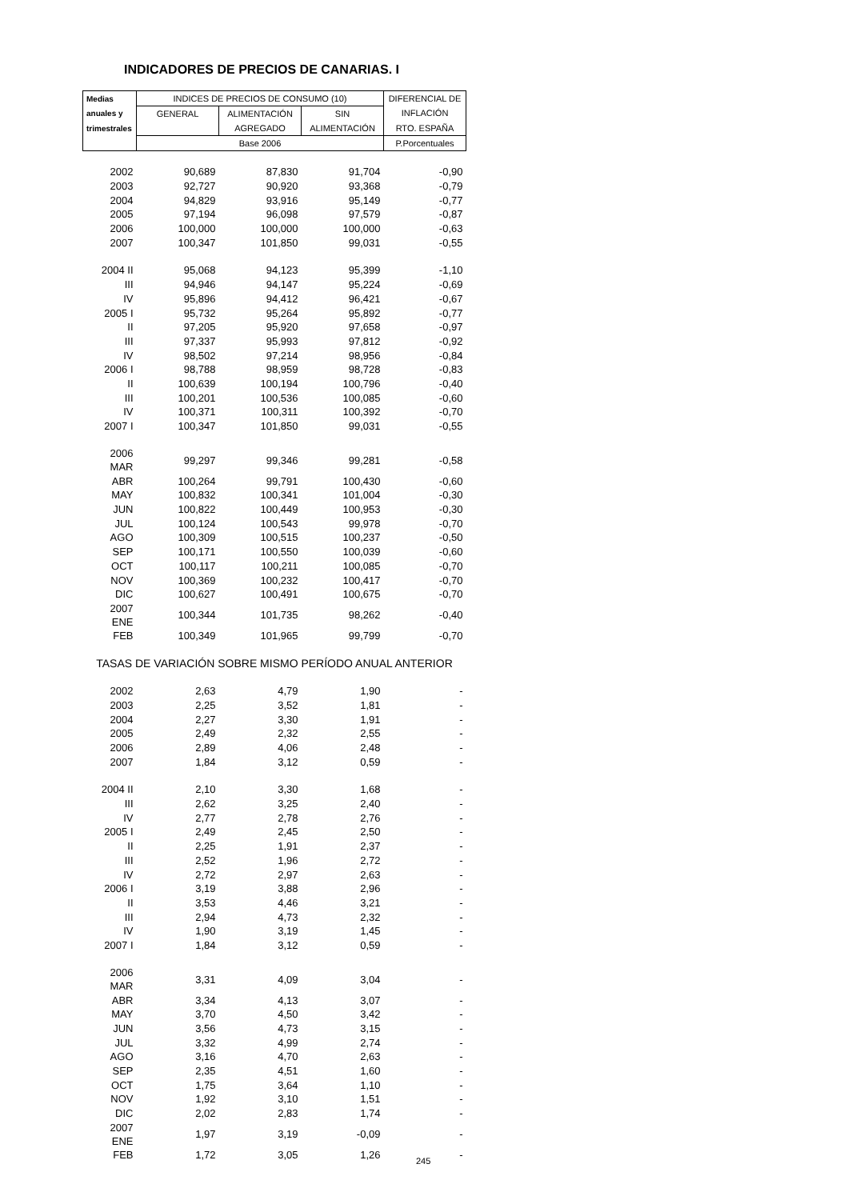INDICADORES DE PRECIOS DE CANARIAS. I
| Medias | INDICES DE PRECIOS DE CONSUMO (10) | | | DIFERENCIAL DE |
| --- | --- | --- | --- | --- |
| anuales y | GENERAL | ALIMENTACIÓN | SIN | INFLACIÓN |
| trimestrales | | AGREGADO | ALIMENTACIÓN | RTO. ESPAÑA |
| | Base 2006 | | | P.Porcentuales |
| 2002 | 90,689 | 87,830 | 91,704 | -0,90 |
| 2003 | 92,727 | 90,920 | 93,368 | -0,79 |
| 2004 | 94,829 | 93,916 | 95,149 | -0,77 |
| 2005 | 97,194 | 96,098 | 97,579 | -0,87 |
| 2006 | 100,000 | 100,000 | 100,000 | -0,63 |
| 2007 | 100,347 | 101,850 | 99,031 | -0,55 |
| 2004 II | 95,068 | 94,123 | 95,399 | -1,10 |
| III | 94,946 | 94,147 | 95,224 | -0,69 |
| IV | 95,896 | 94,412 | 96,421 | -0,67 |
| 2005 I | 95,732 | 95,264 | 95,892 | -0,77 |
| II | 97,205 | 95,920 | 97,658 | -0,97 |
| III | 97,337 | 95,993 | 97,812 | -0,92 |
| IV | 98,502 | 97,214 | 98,956 | -0,84 |
| 2006 I | 98,788 | 98,959 | 98,728 | -0,83 |
| II | 100,639 | 100,194 | 100,796 | -0,40 |
| III | 100,201 | 100,536 | 100,085 | -0,60 |
| IV | 100,371 | 100,311 | 100,392 | -0,70 |
| 2007 I | 100,347 | 101,850 | 99,031 | -0,55 |
| 2006 MAR | 99,297 | 99,346 | 99,281 | -0,58 |
| ABR | 100,264 | 99,791 | 100,430 | -0,60 |
| MAY | 100,832 | 100,341 | 101,004 | -0,30 |
| JUN | 100,822 | 100,449 | 100,953 | -0,30 |
| JUL | 100,124 | 100,543 | 99,978 | -0,70 |
| AGO | 100,309 | 100,515 | 100,237 | -0,50 |
| SEP | 100,171 | 100,550 | 100,039 | -0,60 |
| OCT | 100,117 | 100,211 | 100,085 | -0,70 |
| NOV | 100,369 | 100,232 | 100,417 | -0,70 |
| DIC | 100,627 | 100,491 | 100,675 | -0,70 |
| 2007 ENE | 100,344 | 101,735 | 98,262 | -0,40 |
| FEB | 100,349 | 101,965 | 99,799 | -0,70 |
| TASAS DE VARIACIÓN SOBRE MISMO PERÍODO ANUAL ANTERIOR | | | | |
| 2002 | 2,63 | 4,79 | 1,90 | - |
| 2003 | 2,25 | 3,52 | 1,81 | - |
| 2004 | 2,27 | 3,30 | 1,91 | - |
| 2005 | 2,49 | 2,32 | 2,55 | - |
| 2006 | 2,89 | 4,06 | 2,48 | - |
| 2007 | 1,84 | 3,12 | 0,59 | - |
| 2004 II | 2,10 | 3,30 | 1,68 | - |
| III | 2,62 | 3,25 | 2,40 | - |
| IV | 2,77 | 2,78 | 2,76 | - |
| 2005 I | 2,49 | 2,45 | 2,50 | - |
| II | 2,25 | 1,91 | 2,37 | - |
| III | 2,52 | 1,96 | 2,72 | - |
| IV | 2,72 | 2,97 | 2,63 | - |
| 2006 I | 3,19 | 3,88 | 2,96 | - |
| II | 3,53 | 4,46 | 3,21 | - |
| III | 2,94 | 4,73 | 2,32 | - |
| IV | 1,90 | 3,19 | 1,45 | - |
| 2007 I | 1,84 | 3,12 | 0,59 | - |
| 2006 MAR | 3,31 | 4,09 | 3,04 | - |
| ABR | 3,34 | 4,13 | 3,07 | - |
| MAY | 3,70 | 4,50 | 3,42 | - |
| JUN | 3,56 | 4,73 | 3,15 | - |
| JUL | 3,32 | 4,99 | 2,74 | - |
| AGO | 3,16 | 4,70 | 2,63 | - |
| SEP | 2,35 | 4,51 | 1,60 | - |
| OCT | 1,75 | 3,64 | 1,10 | - |
| NOV | 1,92 | 3,10 | 1,51 | - |
| DIC | 2,02 | 2,83 | 1,74 | - |
| 2007 ENE | 1,97 | 3,19 | -0,09 | - |
| FEB | 1,72 | 3,05 | 1,26 | - |
245